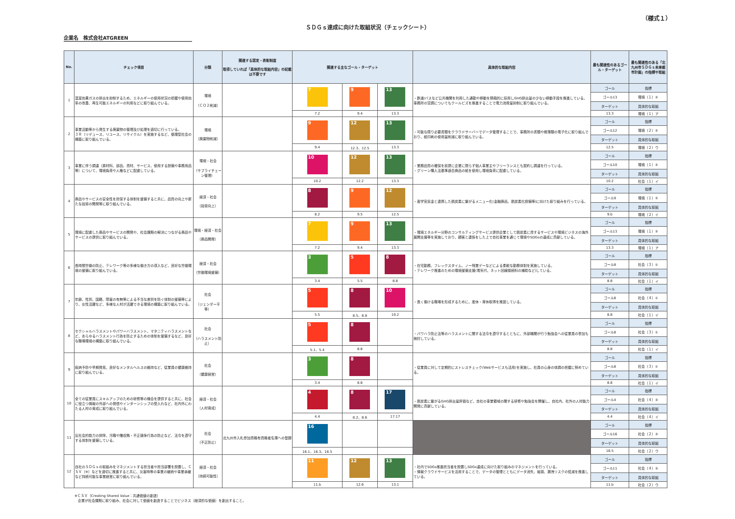（様式１）
ＳＤＧｓ達成に向けた取組状況（チェックシート）
企業名　株式会社ATGREEN
| No. | チェック項目 | 分類 | 関連する認定・表彰制度 取得していれば「具体的な取組内容」の記載は不要です | 関連する主なゴール・ターゲット | | | 具体的な取組内容 | 最も関連性のあるゴール・ターゲット | 最も関連性のある「北九州市ＳＤＧｓ未来都市計画」の指標や取組 |
| --- | --- | --- | --- | --- | --- | --- | --- | --- | --- |
| 1 | 温室効果ガスの排出を抑制するため、エネルギーの使用状況の把握や使用効率の改善、再生可能エネルギーの利用などに取り組んでいる。 | 環境 （ＣＯ２削減） | | 7 | 9 | 13 | ・鉄道/バスなど公共機関を利用した通勤や移動を積極的に採用しGHG排出量の少ない移動手段を推進している。事務所の空調についてもクールビズを推進することで電力消費量抑制に取り組んでいる。 | ゴール | 指標 |
| | | | | | | | | ゴール13 | 環境（１）② |
| | | | | | | | | ターゲット | 具体的な取組 |
| | | | | 7.2 | 9.4 | 13.3 | | 13.3 | 環境（１）ア |
| 2 | 事業活動等から発生する廃棄物の管理及び処理を適切に行っている。 ３Ｒ（リデュース、リユース、リサイクル）を実施するなど、循環型社会の構築に取り組んでいる。 | 環境 （廃棄物削減） | | 9 | 12 | 13 | ・可能な限り必要書類をクラウドサーバーでデータ管理することで、事務所の書類や帳簿類の電子化に取り組んでおり、紙印刷の使用量削減に取り組んでいる。 | ゴール | 指標 |
| | | | | | | | | ゴール12 | 環境（２）② |
| | | | | | | | | ターゲット | 具体的な取組 |
| | | | | 9.4 | 12.3、12.5 | 13.3 | | 12.5 | 環境（２）ウ |
| 3 | 事業に伴う調達（原材料、部品、資材、サービス、使用する設備や事務用品等）について、環境負荷や人権などに配慮している。 | 環境・社会 （サプライチェーン管理） | | 10 | 12 | 13 | ・業務品質の確保を前提に企業に限らず個人事業主やフリーランスとも契約し調達を行っている。 ・グリーン購入法基準適合商品の紙を使用し環境負荷に配慮している。 | ゴール | 指標 |
| | | | | | | | | ゴール10 | 環境（１）② |
| | | | | | | | | ターゲット | 具体的な取組 |
| | | | | 10.2 | 12.2 | 13.3 | | 10.2 | 社会（１）イ |
| 4 | 商品やサービスの安全性を担保する体制を整備すると共に、品質の向上や新たな技術の開発等に取り組んでいる。 | 経済・社会 （技術向上） | | 8 | 9 | 12 | ・産学官民金と連携した脱炭素に繋がるメニュー化(金融商品、脱炭素化設備等)に向けた取り組みを行っている。 | ゴール | 指標 |
| | | | | | | | | ゴール9 | 環境（１）② |
| | | | | | | | | ターゲット | 具体的な取組 |
| | | | | 8.2 | 9.5 | 12.5 | | 9.b | 環境（２）イ |
| 5 | 環境に配慮した商品やサービスの開発や、社会課題の解決につながる商品やサービスの提供に取り組んでいる。 | 環境・経済・社会 （商品開発） | | 7 | 9 | 13 | ・環境エネルギー分野のコンサルティングサービス提供企業として脱炭素に資するサービスや環境ビジネスの海外展開支援等を実施しており、顧客と連係をした上で自社事業を通じて環境やSDGsの達成に貢献している。 | ゴール | 指標 |
| | | | | | | | | ゴール13 | 環境（１）② |
| | | | | | | | | ターゲット | 具体的な取組 |
| | | | | 7.2 | 9.4 | 13.3 | | 13.3 | 環境（１）ア |
| 6 | 長時間労働の防止、テレワーク等の多様な働き方の導入など、良好な労働環境の整備に取り組んでいる。 | 経済・社会 （労働環境整備） | | 3 | 5 | 8 | ・在宅勤務、フレックスタイム、ノー残業デーなどによる柔軟な勤務体制を実施している。 ・テレワーク推進のための環境整備支援(電気代、ネット回線接続料の補助など)している。 | ゴール | 指標 |
| | | | | | | | | ゴール8 | 社会（３）① |
| | | | | | | | | ターゲット | 具体的な取組 |
| | | | | 3.4 | 5.5 | 8.8 | | 8.8 | 社会（１）イ |
| 7 | 年齢、性別、国籍、障害の有無等による不当な差別を防ぐ体制の整備等により、女性活躍など、多様な人材が活躍できる環境の構築に取り組んでいる。 | 社会 （ジェンダー平等） | | 5 | 8 | 10 | ・長く働ける職場を形成するために、産休・育休取得を推奨している。 | ゴール | 指標 |
| | | | | | | | | ゴール8 | 社会（４）① |
| | | | | | | | | ターゲット | 具体的な取組 |
| | | | | 5.5 | 8.5、8.8 | 10.2 | | 8.8 | 社会（１）イ |
| 8 | セクシャルハラスメントやパワーハラスメント、マタニティハラスメントなど、あらゆるハラスメント行為を防止するための体制を整備するなど、良好な職場環境の構築に取り組んでいる。 | 社会 （ハラスメント防止） | | 5 | 8 | | ・パワハラ防止法等のハラスメントに関する法令を遵守するとともに、外部機関が行う勉強会への従業員の参加も検討している。 | ゴール | 指標 |
| | | | | | | | | ゴール8 | 社会（３）① |
| | | | | | | | | ターゲット | 具体的な取組 |
| | | | | 5.1、5.4 | 8.8 | | | 8.8 | 社会（１）イ |
| 9 | 疾病予防や早期発見、良好なメンタルヘルスの維持など、従業員の健康維持に取り組んでいる。 | 社会 （健康経営） | | 3 | 8 | | ・従業員に対して定期的にストレスチェック(Webサービスも活用)を実施し、社員の心身の体調の把握に努めている。 | ゴール | 指標 |
| | | | | | | | | ゴール8 | 社会（３）① |
| | | | | | | | | ターゲット | 具体的な取組 |
| | | | | 3.4 | 8.8 | | | 8.8 | 社会（１）イ |
| 10 | 全ての従業員にスキルアップのための研修等の機会を提供すると共に、社会に役立つ情報の外部への発信やインターンシップの受入れなど、社内外にわたる人材の育成に取り組んでいる。 | 経済・社会 （人材育成） | | 4 | 8 | 17 | ・脱炭素に繋がるGHG排出量評価など、自社の事業領域の関する研修や勉強会を開催し、自社内、社外の人材能力開発に貢献している。 | ゴール | 指標 |
| | | | | | | | | ゴール4 | 社会（４）③ |
| | | | | | | | | ターゲット | 具体的な取組 |
| | | | | 4.4 | 8.2、8.6 | 17.17 | | 4.4 | 社会（４）イ |
| 11 | 反社会的勢力の排除、汚職や贈収賄・不正競争行為の防止など、法令を遵守する体制を整備している。 | 社会 （不正防止） | 北九州市入札参加資格有資格者名簿への登録 | 16 | | | | ゴール | 指標 |
| | | | | | | | | ゴール16 | 社会（２）③ |
| | | | | | | | | ターゲット | 具体的な取組 |
| | | | | 16.1、16.3、16.5 | | | | 16.5 | 社会（２）ウ |
| 12 | 自社のＳＤＧｓの取組みをマネジメントする担当者や担当部署を設置し、ＣＳＶ（※）などを適切に推進すると共に、災害時等の事業の継続や事業承継など持続可能な事業経営に取り組んでいる。 | 経済・社会 （持続可能性） | | 11 | 12 | 13 | ・社内でSDGs推進担当者を設置しSDGs達成に向けた取り組みのマネジメントを行っている。 ・情報クラウドサービスを活用することで、データの管理とともにデータ消失、破損、漏洩リスクの低減を推進している。 | ゴール | 指標 |
| | | | | | | | | ゴール11 | 社会（４）③ |
| | | | | | | | | ターゲット | 具体的な取組 |
| | | | | 11.b | 12.6 | 13.1 | | 11.b | 社会（２）ウ |
※ＣＳＶ（Creating Shared Value：共通価値の創造）
　企業が社会課題に取り組み、社会に対して価値を創造することでビジネス（経済的な価値）を創出すること。